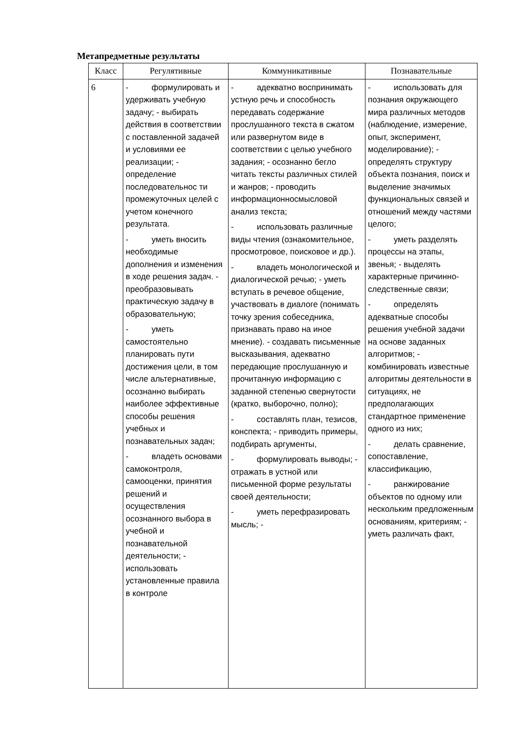Метапредметные результаты
| Класс | Регулятивные | Коммуникативные | Познавательные |
| --- | --- | --- | --- |
| 6 | - формулировать и удерживать учебную задачу; - выбирать действия в соответствии с поставленной задачей и условиями ее реализации; - определение последовательнос ти промежуточных целей с учетом конечного результата. - уметь вносить необходимые дополнения и изменения в ходе решения задач. - преобразовывать практическую задачу в образовательную; - уметь самостоятельно планировать пути достижения цели, в том числе альтернативные, осознанно выбирать наиболее эффективные способы решения учебных и познавательных задач; - владеть основами самоконтроля, самооценки, принятия решений и осуществления осознанного выбора в учебной и познавательной деятельности; - использовать установленные правила в контроле | - адекватно воспринимать устную речь и способность передавать содержание прослушанного текста в сжатом или развернутом виде в соответствии с целью учебного задания; - осознанно бегло читать тексты различных стилей и жанров; - проводить информационносмысловой анализ текста; - использовать различные виды чтения (ознакомительное, просмотровое, поисковое и др.). - владеть монологической и диалогической речью; - уметь вступать в речевое общение, участвовать в диалоге (понимать точку зрения собеседника, признавать право на иное мнение). - создавать письменные высказывания, адекватно передающие прослушанную и прочитанную информацию с заданной степенью свернутости (кратко, выборочно, полно); - составлять план, тезисов, конспекта; - приводить примеры, подбирать аргументы, - формулировать выводы; - отражать в устной или письменной форме результаты своей деятельности; - уметь перефразировать мысль; - | - использовать для познания окружающего мира различных методов (наблюдение, измерение, опыт, эксперимент, моделирование); - определять структуру объекта познания, поиск и выделение значимых функциональных связей и отношений между частями целого; - уметь разделять процессы на этапы, звенья; - выделять характерные причинно-следственные связи; - определять адекватные способы решения учебной задачи на основе заданных алгоритмов; - комбинировать известные алгоритмы деятельности в ситуациях, не предполагающих стандартное применение одного из них; - делать сравнение, сопоставление, классификацию, - ранжирование объектов по одному или нескольким предложенным основаниям, критериям; - уметь различать факт, |